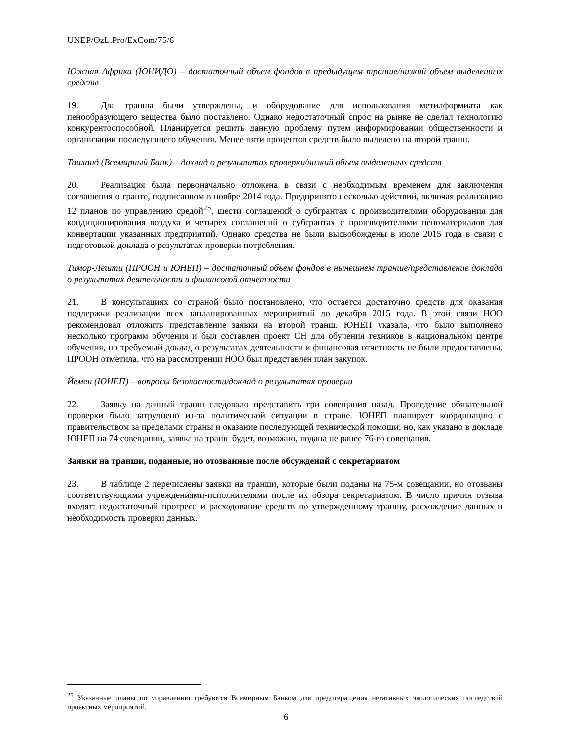UNEP/OzL.Pro/ExCom/75/6
Южная Африка (ЮНИДО) – достаточный объем фондов в предыдущем транше/низкий объем выделенных средств
19. Два транша были утверждены, и оборудование для использования метилформиата как пенообразующего вещества было поставлено. Однако недостаточный спрос на рынке не сделал технологию конкурентоспособной. Планируется решить данную проблему путем информировании общественности и организации последующего обучения. Менее пяти процентов средств было выделено на второй транш.
Таиланд (Всемирный Банк) – доклад о результатах проверки/низкий объем выделенных средств
20. Реализация была первоначально отложена в связи с необходимым временем для заключения соглашения о гранте, подписанном в ноябре 2014 года. Предпринято несколько действий, включая реализацию 12 планов по управлению средой<sup>25</sup>, шести соглашений о субгрантах с производителями оборудования для кондиционирования воздуха и четырех соглашений о субгрантах с производителями пеноматериалов для конвертации указанных предприятий. Однако средства не были высвобождены в июле 2015 года в связи с подготовкой доклада о результатах проверки потребления.
Тимор-Лешти (ПРООН и ЮНЕП) – достаточный объем фондов в нынешнем транше/представление доклада о результатах деятельности и финансовой отчетности
21. В консультациях со страной было постановлено, что остается достаточно средств для оказания поддержки реализации всех запланированных мероприятий до декабря 2015 года. В этой связи НОО рекомендовал отложить представление заявки на второй транш. ЮНЕП указала, что было выполнено несколько программ обучения и был составлен проект СН для обучения техников в национальном центре обучения, но требуемый доклад о результатах деятельности и финансовая отчетность не были предоставлены. ПРООН отметила, что на рассмотрении НОО был представлен план закупок.
Йемен (ЮНЕП) – вопросы безопасности/доклад о результатах проверки
22. Заявку на данный транш следовало представить три совещания назад. Проведение обязательной проверки было затруднено из-за политической ситуации в стране. ЮНЕП планирует координацию с правительством за пределами страны и оказание последующей технической помощи; но, как указано в докладе ЮНЕП на 74 совещании, заявка на транш будет, возможно, подана не ранее 76-го совещания.
Заявки на транши, поданные, но отозванные после обсуждений с секретариатом
23. В таблице 2 перечислены заявки на транши, которые были поданы на 75-м совещании, но отозваны соответствующими учреждениями-исполнителями после их обзора секретариатом. В число причин отзыва входят: недостаточный прогресс и расходование средств по утвержденному траншу, расхождение данных и необходимость проверки данных.
<sup>25</sup> Указанные планы по управлению требуются Всемирным Банком для предотвращения негативных экологических последствий проектных мероприятий.
6